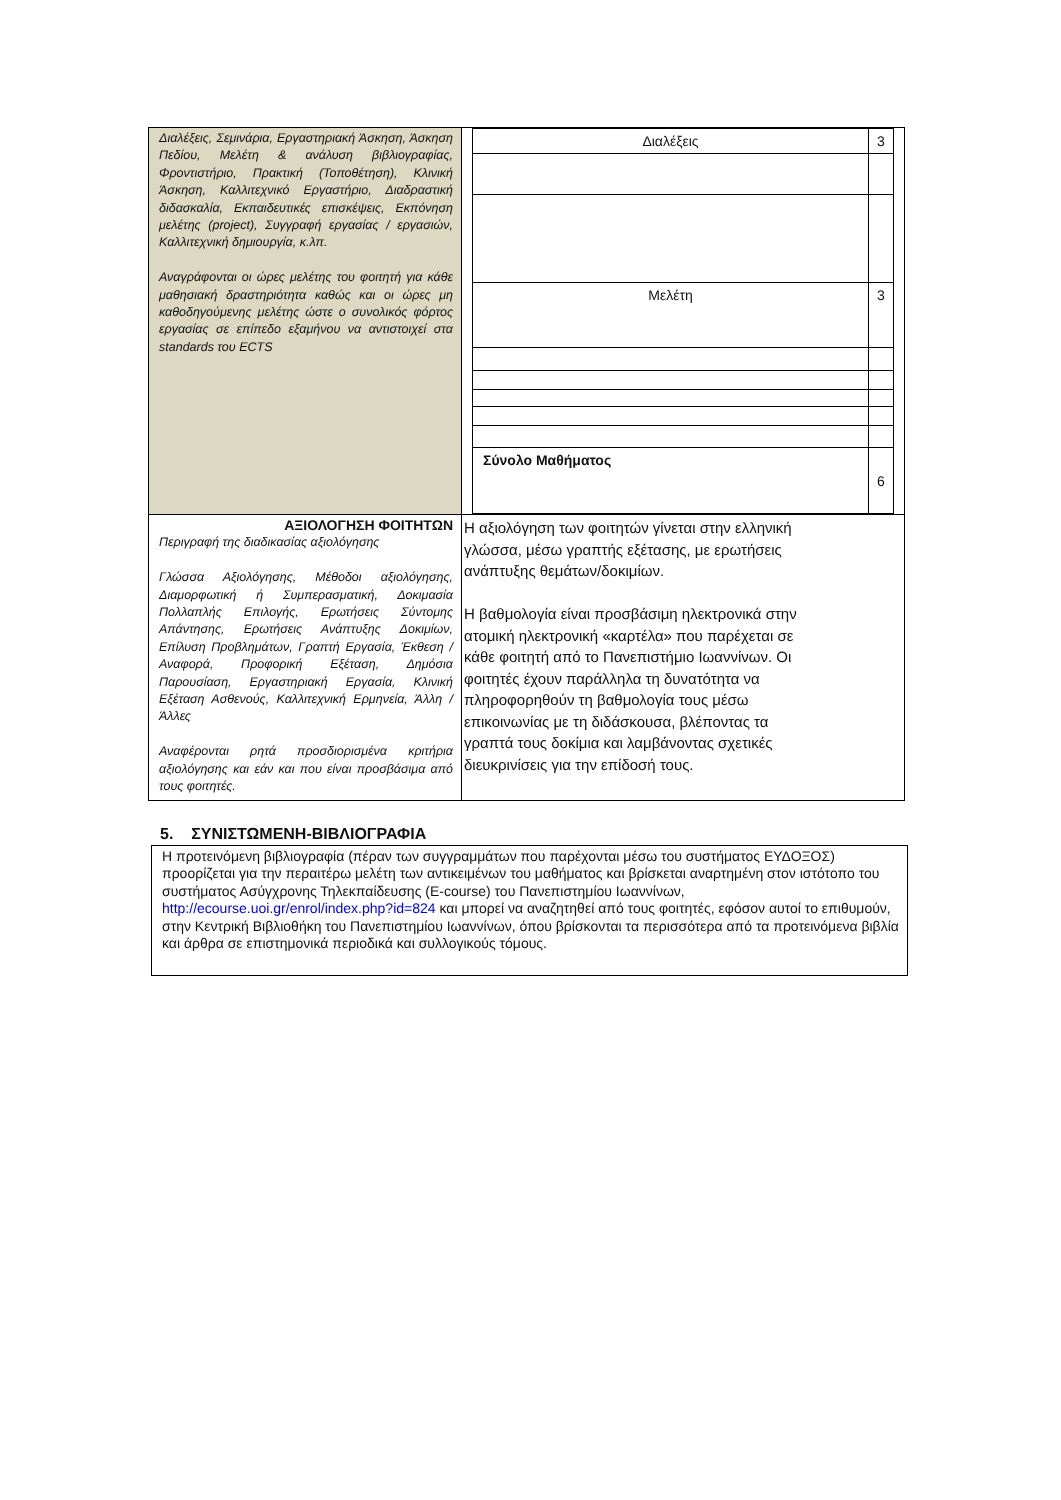| Διαλέξεις, Σεμινάρια, Εργαστηριακή Άσκηση, Άσκηση Πεδίου, Μελέτη & ανάλυση βιβλιογραφίας, Φροντιστήριο, Πρακτική (Τοποθέτηση), Κλινική Άσκηση, Καλλιτεχνικό Εργαστήριο, Διαδραστική διδασκαλία, Εκπαιδευτικές επισκέψεις, Εκπόνηση μελέτης (project), Συγγραφή εργασίας / εργασιών, Καλλιτεχνική δημιουργία, κ.λπ. Αναγράφονται οι ώρες μελέτης του φοιτητή για κάθε μαθησιακή δραστηριότητα καθώς και οι ώρες μη καθοδηγούμενης μελέτης ώστε ο συνολικός φόρτος εργασίας σε επίπεδο εξαμήνου να αντιστοιχεί στα standards του ECTS | / Διαλέξεις / 3 / / Μελέτη / 3 / / Σύνολο Μαθήματος / 6 / |
| ΑΞΙΟΛΟΓΗΣΗ ΦΟΙΤΗΤΩΝ Περιγραφή της διαδικασίας αξιολόγησης Γλώσσα Αξιολόγησης, Μέθοδοι αξιολόγησης, Διαμορφωτική ή Συμπερασματική, Δοκιμασία Πολλαπλής Επιλογής, Ερωτήσεις Σύντομης Απάντησης, Ερωτήσεις Ανάπτυξης Δοκιμίων, Επίλυση Προβλημάτων, Γραπτή Εργασία, Έκθεση / Αναφορά, Προφορική Εξέταση, Δημόσια Παρουσίαση, Εργαστηριακή Εργασία, Κλινική Εξέταση Ασθενούς, Καλλιτεχνική Ερμηνεία, Άλλη / Άλλες Αναφέρονται ρητά προσδιορισμένα κριτήρια αξιολόγησης και εάν και που είναι προσβάσιμα από τους φοιτητές. | Η αξιολόγηση των φοιτητών γίνεται στην ελληνική γλώσσα, μέσω γραπτής εξέτασης, με ερωτήσεις ανάπτυξης θεμάτων/δοκιμίων. Η βαθμολογία είναι προσβάσιμη ηλεκτρονικά στην ατομική ηλεκτρονική «καρτέλα» που παρέχεται σε κάθε φοιτητή από το Πανεπιστήμιο Ιωαννίνων. Οι φοιτητές έχουν παράλληλα τη δυνατότητα να πληροφορηθούν τη βαθμολογία τους μέσω επικοινωνίας με τη διδάσκουσα, βλέποντας τα γραπτά τους δοκίμια και λαμβάνοντας σχετικές διευκρινίσεις για την επίδοσή τους. |
5. ΣΥΝΙΣΤΩΜΕΝΗ-ΒΙΒΛΙΟΓΡΑΦΙΑ
Η προτεινόμενη βιβλιογραφία (πέραν των συγγραμμάτων που παρέχονται μέσω του συστήματος ΕΥΔΟΞΟΣ) προορίζεται για την περαιτέρω μελέτη των αντικειμένων του μαθήματος και βρίσκεται αναρτημένη στον ιστότοπο του συστήματος Ασύγχρονης Τηλεκπαίδευσης (E-course) του Πανεπιστημίου Ιωαννίνων, http://ecourse.uoi.gr/enrol/index.php?id=824 και μπορεί να αναζητηθεί από τους φοιτητές, εφόσον αυτοί το επιθυμούν, στην Κεντρική Βιβλιοθήκη του Πανεπιστημίου Ιωαννίνων, όπου βρίσκονται τα περισσότερα από τα προτεινόμενα βιβλία και άρθρα σε επιστημονικά περιοδικά και συλλογικούς τόμους.